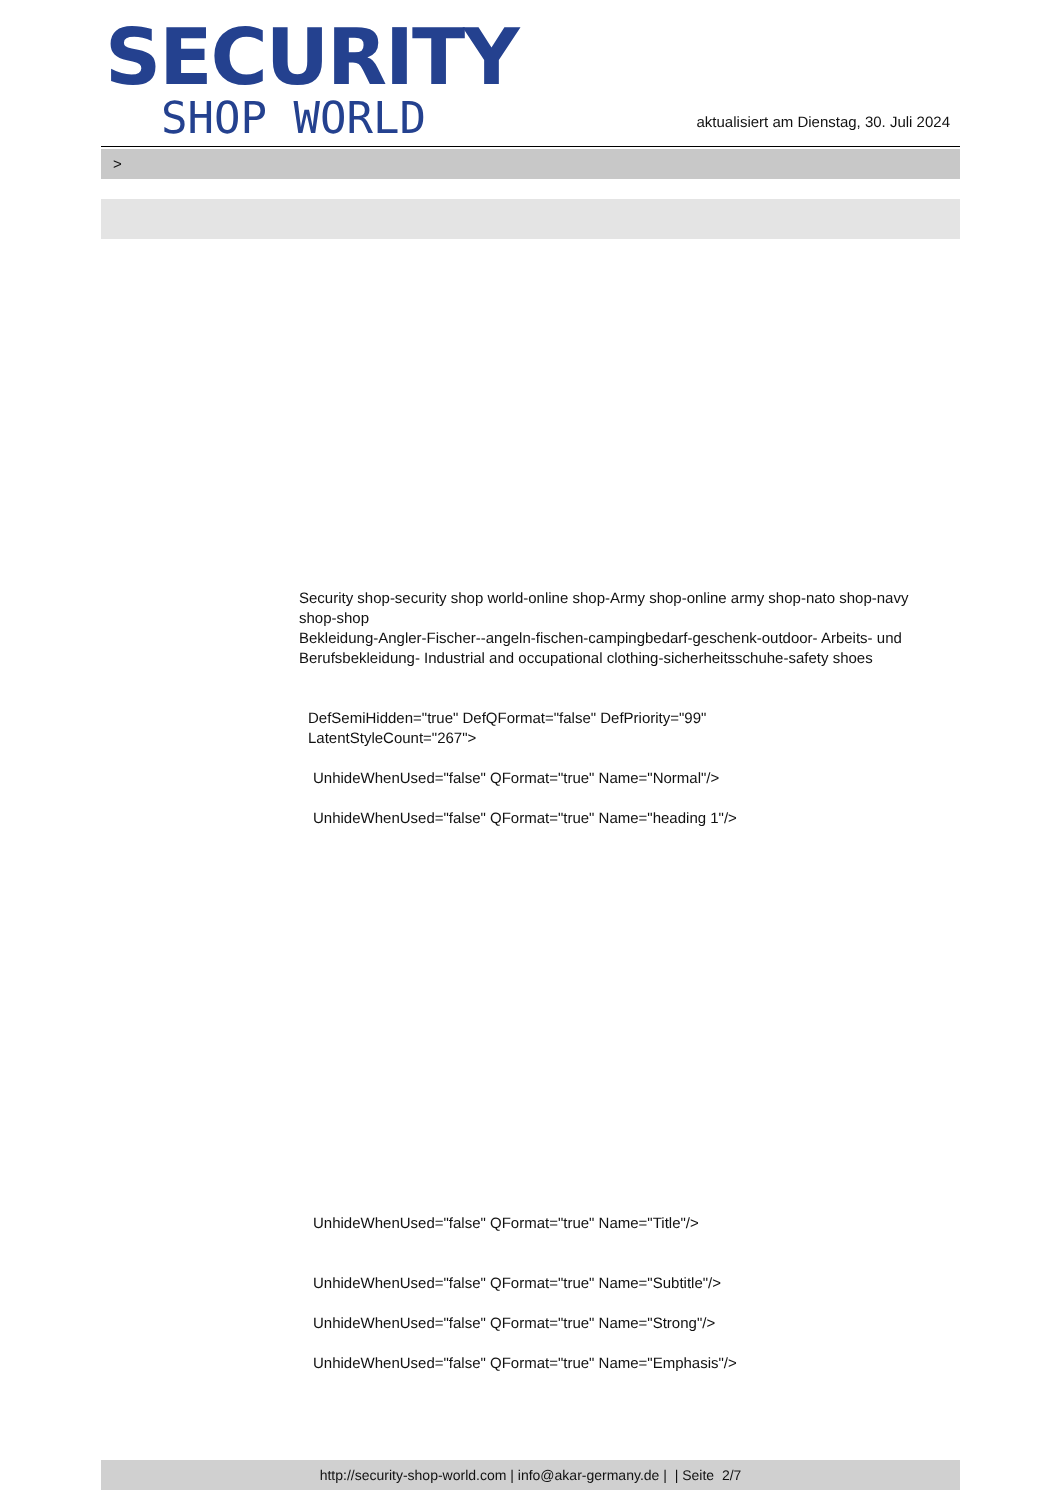SECURITY
SHOP WORLD
aktualisiert am Dienstag, 30. Juli 2024
>
Security shop-security shop world-online shop-Army shop-online army shop-nato shop-navy shop-shop
Bekleidung-Angler-Fischer--angeln-fischen-campingbedarf-geschenk-outdoor- Arbeits- und Berufsbekleidung- Industrial and occupational clothing-sicherheitsschuhe-safety shoes
DefSemiHidden="true" DefQFormat="false" DefPriority="99"
LatentStyleCount="267">
UnhideWhenUsed="false" QFormat="true" Name="Normal"/>
UnhideWhenUsed="false" QFormat="true" Name="heading 1"/>
UnhideWhenUsed="false" QFormat="true" Name="Title"/>
UnhideWhenUsed="false" QFormat="true" Name="Subtitle"/>
UnhideWhenUsed="false" QFormat="true" Name="Strong"/>
UnhideWhenUsed="false" QFormat="true" Name="Emphasis"/>
http://security-shop-world.com | info@akar-germany.de | | Seite 2/7